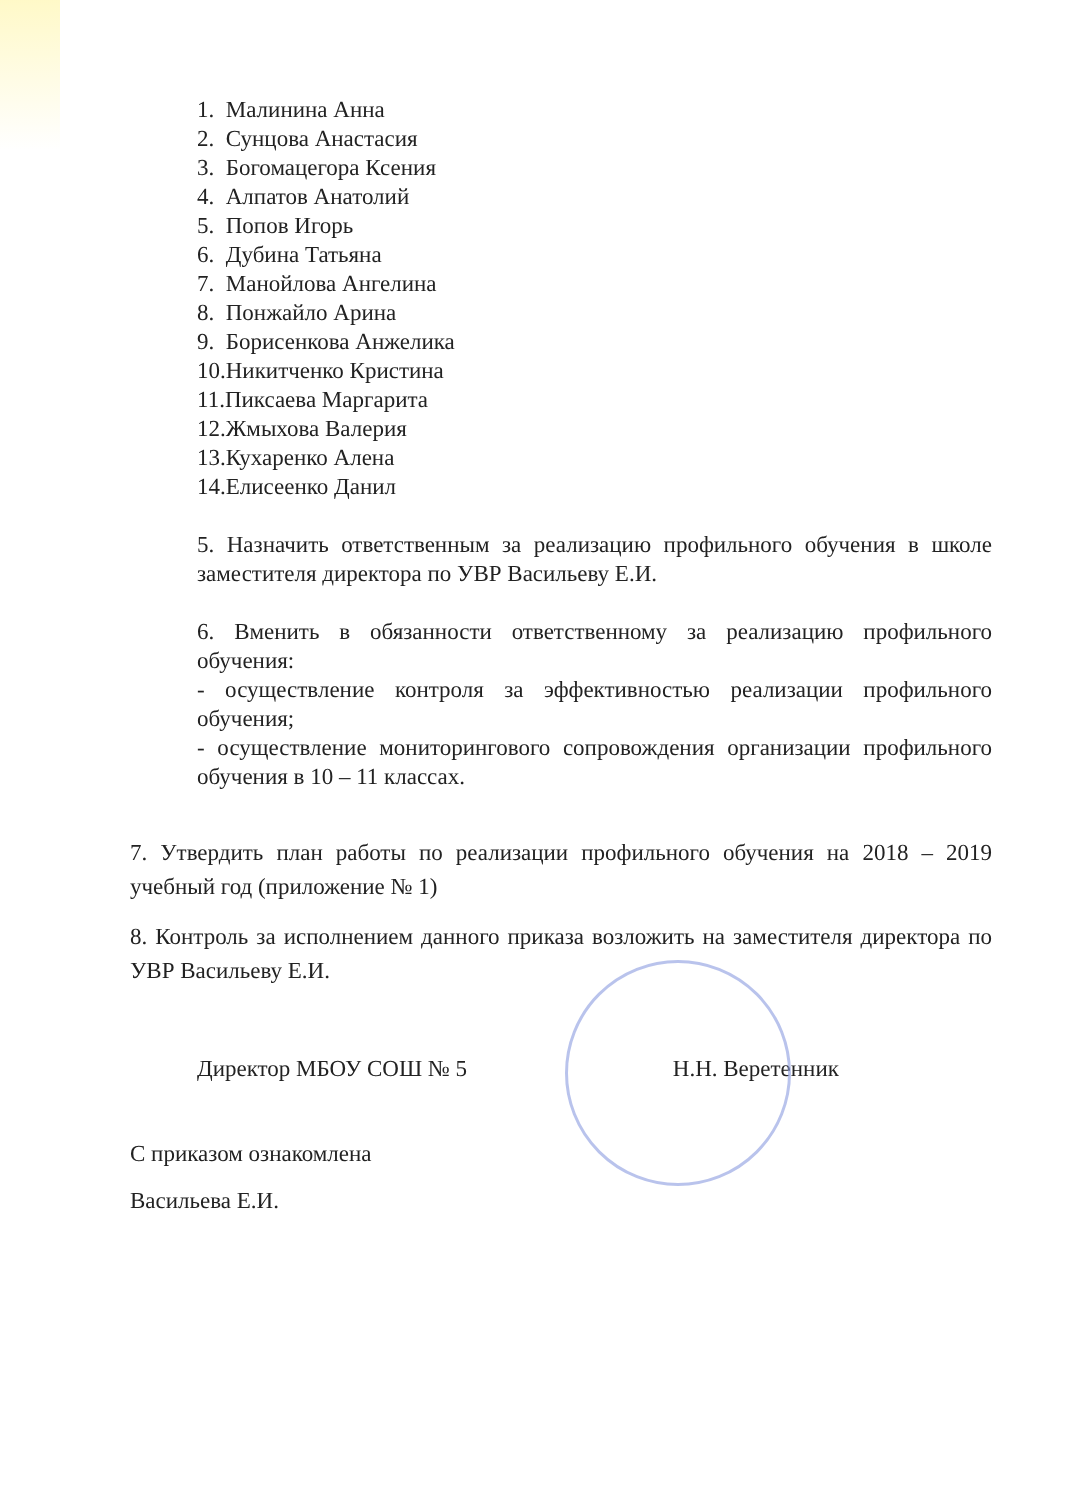1. Малинина Анна
2. Сунцова Анастасия
3. Богомацегора Ксения
4. Алпатов Анатолий
5. Попов Игорь
6. Дубина Татьяна
7. Манойлова Ангелина
8. Понжайло Арина
9. Борисенкова Анжелика
10.Никитченко Кристина
11.Пиксаева Маргарита
12.Жмыхова Валерия
13.Кухаренко Алена
14.Елисеенко Данил
5. Назначить ответственным за реализацию профильного обучения в школе заместителя директора по УВР Васильеву Е.И.
6. Вменить в обязанности ответственному за реализацию профильного обучения:
- осуществление контроля за эффективностью реализации профильного обучения;
- осуществление мониторингового сопровождения организации профильного обучения в 10 – 11 классах.
7. Утвердить план работы по реализации профильного обучения на 2018 – 2019 учебный год (приложение № 1)
8. Контроль за исполнением данного приказа возложить на заместителя директора по УВР Васильеву Е.И.
Директор МБОУ СОШ № 5 Н.Н. Веретенник
С приказом ознакомлена
Васильева Е.И.